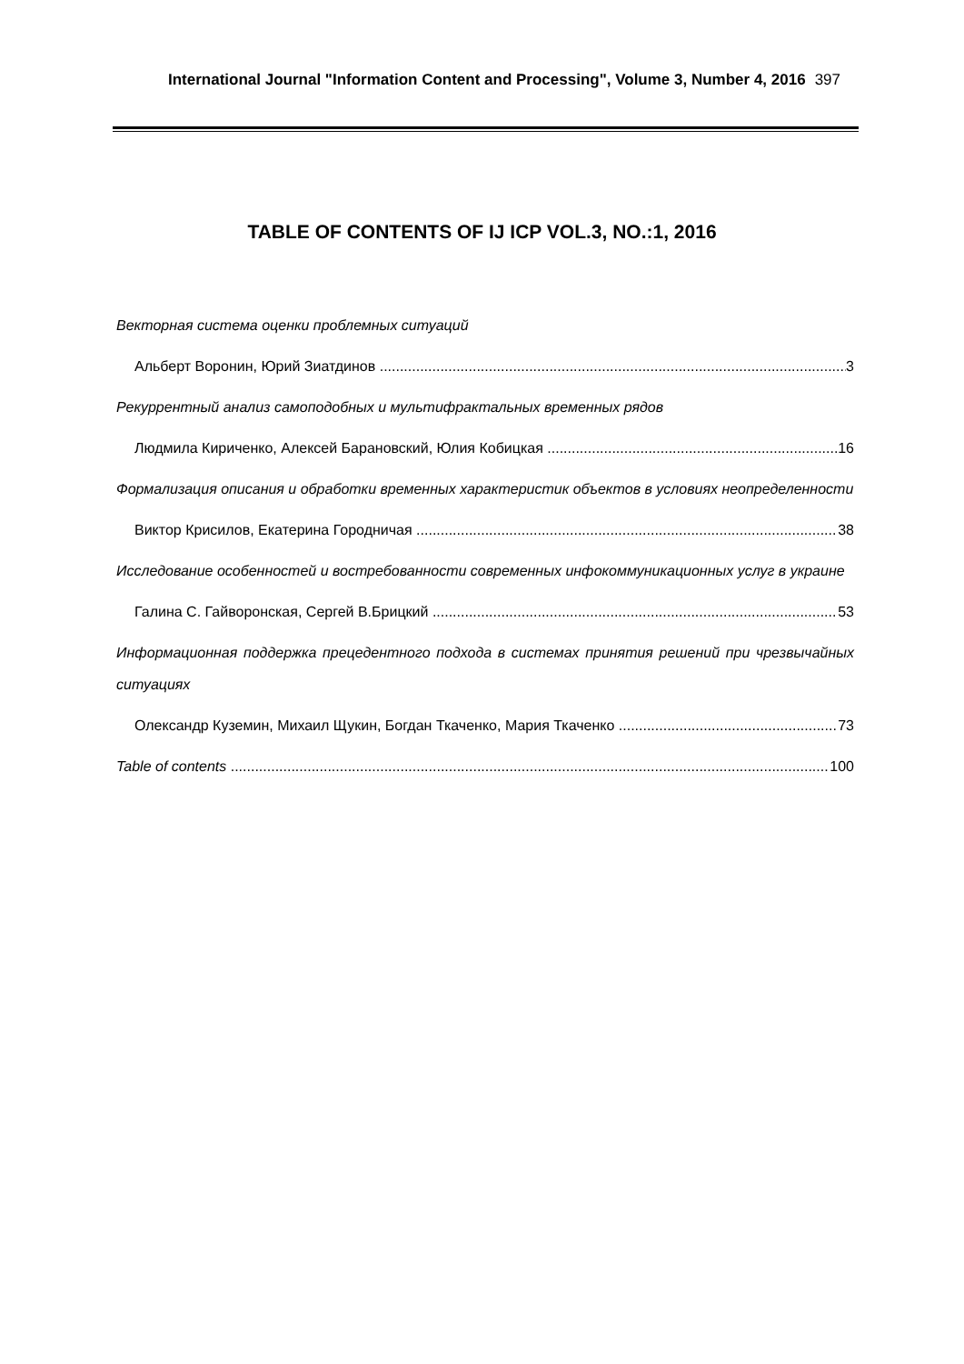International Journal "Information Content and Processing", Volume 3, Number 4, 2016 397
TABLE OF CONTENTS OF IJ ICP VOL.3, NO.:1, 2016
Векторная система оценки проблемных ситуаций
Альберт Воронин, Юрий Зиатдинов 3
Рекуррентный анализ самоподобных и мультифрактальных временных рядов
Людмила Кириченко, Алексей Барановский, Юлия Кобицкая 16
Формализация описания и обработки временных характеристик объектов в условиях неопределенности
Виктор Крисилов, Екатерина Городничая 38
Исследование особенностей и востребованности современных инфокоммуникационных услуг в украине
Галина С. Гайворонская, Сергей В.Брицкий 53
Информационная поддержка прецедентного подхода в системах принятия решений при чрезвычайных ситуациях
Олександр Куземин, Михаил Щукин, Богдан Ткаченко, Мария Ткаченко 73
Table of contents 100